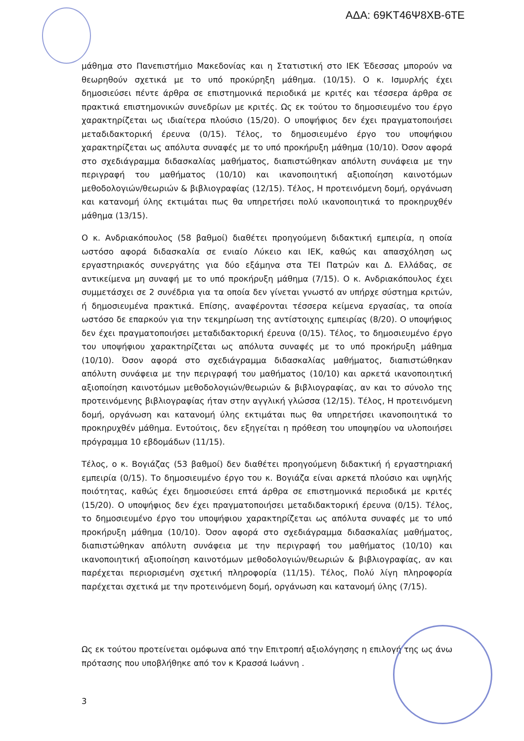ΑΔΑ: 69ΚΤ46Ψ8ΧΒ-6ΤΕ
μάθημα στο Πανεπιστήμιο Μακεδονίας και η Στατιστική στο ΙΕΚ Έδεσσας μπορούν να θεωρηθούν σχετικά με το υπό προκύρηξη μάθημα. (10/15). Ο κ. Ισμυρλής έχει δημοσιεύσει πέντε άρθρα σε επιστημονικά περιοδικά με κριτές και τέσσερα άρθρα σε πρακτικά επιστημονικών συνεδρίων με κριτές. Ως εκ τούτου το δημοσιευμένο του έργο χαρακτηρίζεται ως ιδιαίτερα πλούσιο (15/20). Ο υποψήφιος δεν έχει πραγματοποιήσει μεταδιδακτορική έρευνα (0/15). Τέλος, το δημοσιευμένο έργο του υποψήφιου χαρακτηρίζεται ως απόλυτα συναφές με το υπό προκήρυξη μάθημα (10/10). Όσον αφορά στο σχεδιάγραμμα διδασκαλίας μαθήματος, διαπιστώθηκαν απόλυτη συνάφεια με την περιγραφή του μαθήματος (10/10) και ικανοποιητική αξιοποίηση καινοτόμων μεθοδολογιών/θεωριών & βιβλιογραφίας (12/15). Τέλος, Η προτεινόμενη δομή, οργάνωση και κατανομή ύλης εκτιμάται πως θα υπηρετήσει πολύ ικανοποιητικά το προκηρυχθέν μάθημα (13/15).
Ο κ. Ανδριακόπουλος (58 βαθμοί) διαθέτει προηγούμενη διδακτική εμπειρία, η οποία ωστόσο αφορά διδασκαλία σε ενιαίο Λύκειο και ΙΕΚ, καθώς και απασχόληση ως εργαστηριακός συνεργάτης για δύο εξάμηνα στα ΤΕΙ Πατρών και Δ. Ελλάδας, σε αντικείμενα μη συναφή με το υπό προκήρυξη μάθημα (7/15). Ο κ. Ανδριακόπουλος έχει συμμετάσχει σε 2 συνέδρια για τα οποία δεν γίνεται γνωστό αν υπήρχε σύστημα κριτών, ή δημοσιευμένα πρακτικά. Επίσης, αναφέρονται τέσσερα κείμενα εργασίας, τα οποία ωστόσο δε επαρκούν για την τεκμηρίωση της αντίστοιχης εμπειρίας (8/20). Ο υποψήφιος δεν έχει πραγματοποιήσει μεταδιδακτορική έρευνα (0/15). Τέλος, το δημοσιευμένο έργο του υποψήφιου χαρακτηρίζεται ως απόλυτα συναφές με το υπό προκήρυξη μάθημα (10/10). Όσον αφορά στο σχεδιάγραμμα διδασκαλίας μαθήματος, διαπιστώθηκαν απόλυτη συνάφεια με την περιγραφή του μαθήματος (10/10) και αρκετά ικανοποιητική αξιοποίηση καινοτόμων μεθοδολογιών/θεωριών & βιβλιογραφίας, αν και το σύνολο της προτεινόμενης βιβλιογραφίας ήταν στην αγγλική γλώσσα (12/15). Τέλος, Η προτεινόμενη δομή, οργάνωση και κατανομή ύλης εκτιμάται πως θα υπηρετήσει ικανοποιητικά το προκηρυχθέν μάθημα. Εντούτοις, δεν εξηγείται η πρόθεση του υποψηφίου να υλοποιήσει πρόγραμμα 10 εβδομάδων (11/15).
Τέλος, ο κ. Βογιάζας (53 βαθμοί) δεν διαθέτει προηγούμενη διδακτική ή εργαστηριακή εμπειρία (0/15). Το δημοσιευμένο έργο του κ. Βογιάζα είναι αρκετά πλούσιο και υψηλής ποιότητας, καθώς έχει δημοσιεύσει επτά άρθρα σε επιστημονικά περιοδικά με κριτές (15/20). Ο υποψήφιος δεν έχει πραγματοποιήσει μεταδιδακτορική έρευνα (0/15). Τέλος, το δημοσιευμένο έργο του υποψήφιου χαρακτηρίζεται ως απόλυτα συναφές με το υπό προκήρυξη μάθημα (10/10). Όσον αφορά στο σχεδιάγραμμα διδασκαλίας μαθήματος, διαπιστώθηκαν απόλυτη συνάφεια με την περιγραφή του μαθήματος (10/10) και ικανοποιητική αξιοποίηση καινοτόμων μεθοδολογιών/θεωριών & βιβλιογραφίας, αν και παρέχεται περιορισμένη σχετική πληροφορία (11/15). Τέλος, Πολύ λίγη πληροφορία παρέχεται σχετικά με την προτεινόμενη δομή, οργάνωση και κατανομή ύλης (7/15).
Ως εκ τούτου προτείνεται ομόφωνα από την Επιτροπή αξιολόγησης η επιλογή της ως άνω πρότασης που υποβλήθηκε από τον κ Κρασσά Ιωάννη .
3